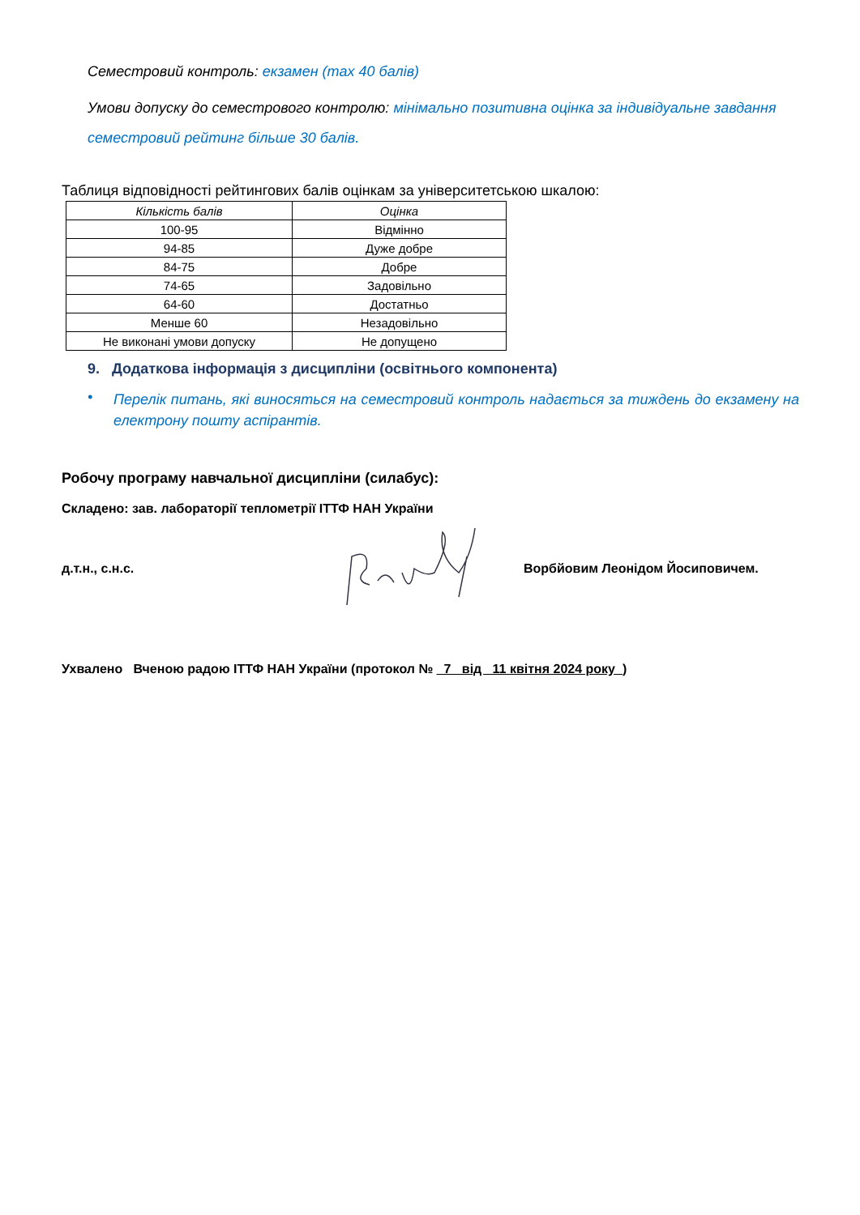Семестровий контроль: екзамен (max 40 балів)
Умови допуску до семестрового контролю: мінімально позитивна оцінка за індивідуальне завдання семестровий рейтинг більше 30 балів.
Таблиця відповідності рейтингових балів оцінкам за університетською шкалою:
| Кількість балів | Оцінка |
| --- | --- |
| 100-95 | Відмінно |
| 94-85 | Дуже добре |
| 84-75 | Добре |
| 74-65 | Задовільно |
| 64-60 | Достатньо |
| Менше 60 | Незадовільно |
| Не виконані умови допуску | Не допущено |
9. Додаткова інформація з дисципліни (освітнього компонента)
•
Перелік питань, які виносяться на семестровий контроль надається за тиждень до екзамену на електрону пошту аспірантів.
Робочу програму навчальної дисципліни (силабус):
Складено: зав. лабораторії теплометрії ІТТФ НАН України
д.т.н., с.н.с.
Ворбйовим Леонідом Йосиповичем.
Ухвалено Вченою радою ІТТФ НАН України (протокол № _7_ від _11 квітня 2024 року_)